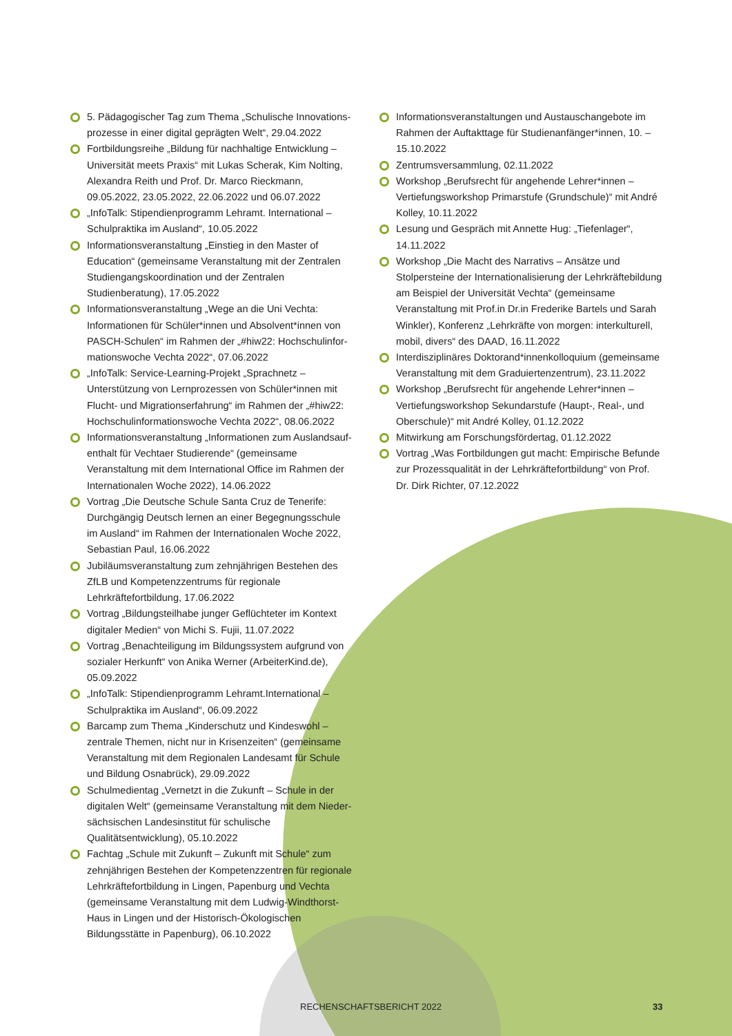5. Pädagogischer Tag zum Thema „Schulische Innovations­prozesse in einer digital geprägten Welt“, 29.04.2022
Fortbildungsreihe „Bildung für nachhaltige Entwicklung – Universität meets Praxis“ mit Lukas Scherak, Kim Nolting, Alexandra Reith und Prof. Dr. Marco Rieckmann, 09.05.2022, 23.05.2022, 22.06.2022 und 06.07.2022
„InfoTalk: Stipendienprogramm Lehramt. International – Schulpraktika im Ausland“, 10.05.2022
Informationsveranstaltung „Einstieg in den Master of Education“ (gemeinsame Veranstaltung mit der Zentralen Studiengangs­koordination und der Zentralen Studienberatung), 17.05.2022
Informationsveranstaltung „Wege an die Uni Vechta: Informationen für Schüler*innen und Absolvent*innen von PASCH-Schulen“ im Rahmen der „#hiw22: Hochschulinfor­mationswoche Vechta 2022“, 07.06.2022
„InfoTalk: Service-Learning-Projekt „Sprachnetz – Unterstützung von Lernprozessen von Schüler*innen mit Flucht- und Migrationserfahrung“ im Rahmen der „#hiw22: Hochschul­informationswoche Vechta 2022“, 08.06.2022
Informationsveranstaltung „Informationen zum Auslandsauf­enthalt für Vechtaer Studierende“ (gemeinsame Veranstaltung mit dem International Office im Rahmen der Internationalen Woche 2022), 14.06.2022
Vortrag „Die Deutsche Schule Santa Cruz de Tenerife: Durchgängig Deutsch lernen an einer Begegnungsschule im Ausland“ im Rahmen der Internationalen Woche 2022, Sebastian Paul, 16.06.2022
Jubiläumsveranstaltung zum zehnjährigen Bestehen des ZfLB und Kompetenzzentrums für regionale Lehrkräftefortbildung, 17.06.2022
Vortrag „Bildungsteilhabe junger Geflüchteter im Kontext digitaler Medien“ von Michi S. Fujii, 11.07.2022
Vortrag „Benachteiligung im Bildungssystem aufgrund von sozialer Herkunft“ von Anika Werner (ArbeiterKind.de), 05.09.2022
„InfoTalk: Stipendienprogramm Lehramt.International – Schulpraktika im Ausland“, 06.09.2022
Barcamp zum Thema „Kinderschutz und Kindeswohl – zentrale Themen, nicht nur in Krisenzeiten“ (gemeinsame Veranstaltung mit dem Regionalen Landesamt für Schule und Bildung Osnabrück), 29.09.2022
Schulmedientag „Vernetzt in die Zukunft – Schule in der digitalen Welt“ (gemeinsame Veranstaltung mit dem Nieder­sächsischen Landesinstitut für schulische Qualitätsentwicklung), 05.10.2022
Fachtag „Schule mit Zukunft – Zukunft mit Schule“ zum zehnjährigen Bestehen der Kompetenzzentren für regionale Lehrkräftefortbildung in Lingen, Papenburg und Vechta (gemeinsame Veranstaltung mit dem Ludwig-Windthorst-Haus in Lingen und der Historisch-Ökologischen Bildungsstätte in Papenburg), 06.10.2022
Informationsveranstaltungen und Austauschangebote im Rahmen der Auftakttage für Studienanfänger*innen, 10. – 15.10.2022
Zentrumsversammlung, 02.11.2022
Workshop „Berufsrecht für angehende Lehrer*innen – Vertiefungsworkshop Primarstufe (Grundschule)“ mit André Kolley, 10.11.2022
Lesung und Gespräch mit Annette Hug: „Tiefenlager“, 14.11.2022
Workshop „Die Macht des Narrativs – Ansätze und Stolpersteine der Internationalisierung der Lehrkräfte­bildung am Beispiel der Universität Vechta“ (gemeinsame Veranstaltung mit Prof.in Dr.in Frederike Bartels und Sarah Winkler), Konferenz „Lehrkräfte von morgen: interkulturell, mobil, divers“ des DAAD, 16.11.2022
Interdisziplinäres Doktorand*innenkolloquium (gemeinsame Veranstaltung mit dem Graduiertenzentrum), 23.11.2022
Workshop „Berufsrecht für angehende Lehrer*innen – Vertiefungsworkshop Sekundarstufe (Haupt-, Real-, und Oberschule)“ mit André Kolley, 01.12.2022
Mitwirkung am Forschungsfördertag, 01.12.2022
Vortrag „Was Fortbildungen gut macht: Empirische Befunde zur Prozessqualität in der Lehrkräftefortbildung“ von Prof. Dr. Dirk Richter, 07.12.2022
RECHENSCHAFTSBERICHT 2022 33